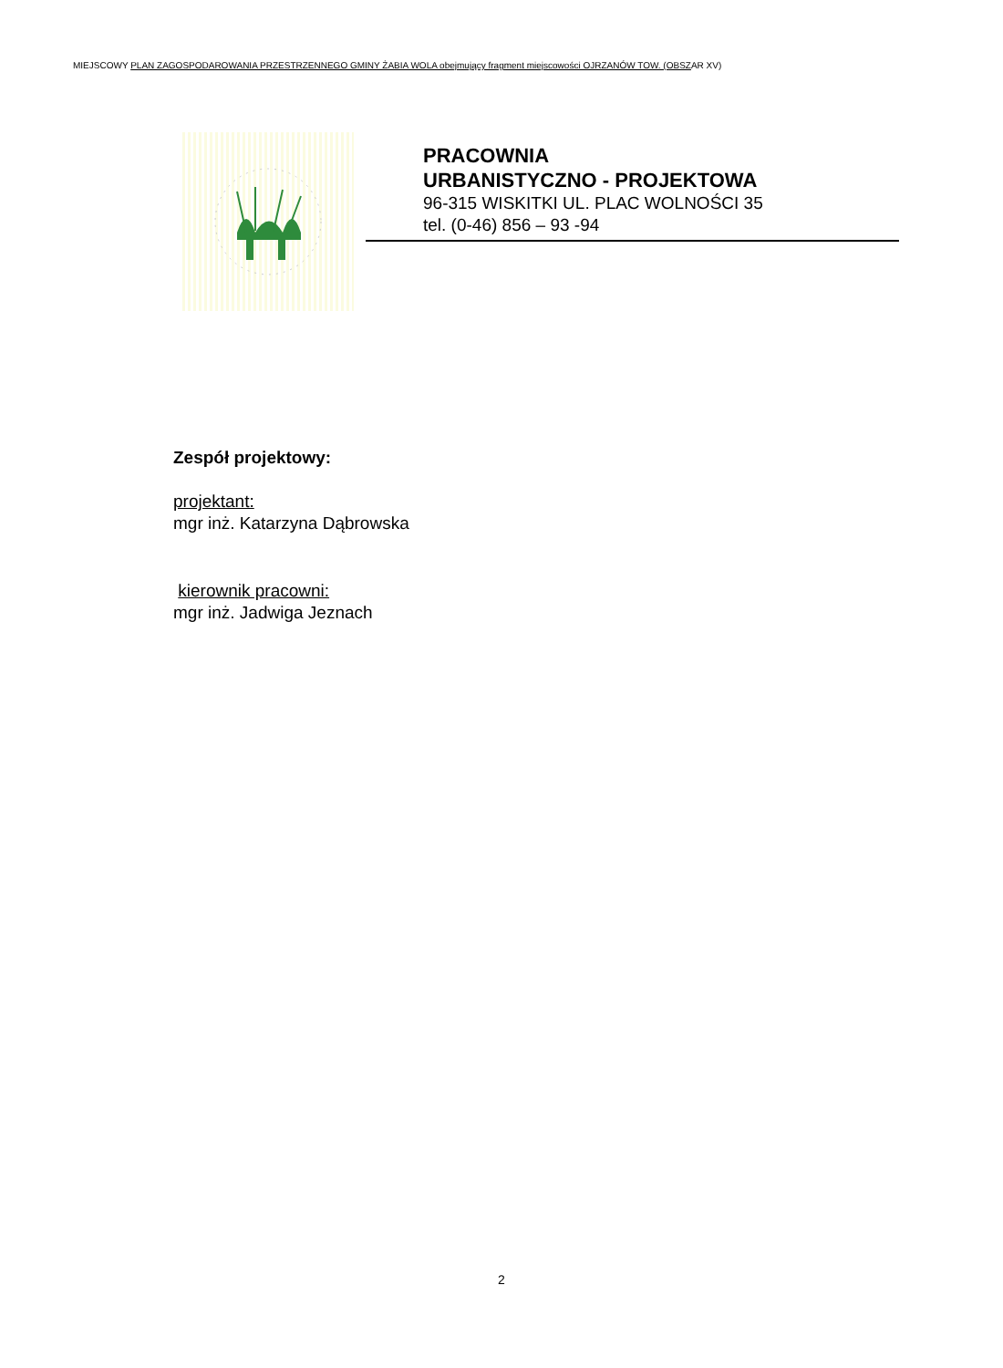MIEJSCOWY PLAN ZAGOSPODAROWANIA PRZESTRZENNEGO GMINY ŻABIA WOLA obejmujący fragment miejscowości OJRZANÓW TOW. (OBSZAR XV)
PRACOWNIA
URBANISTYCZNO - PROJEKTOWA
96-315 WISKITKI UL. PLAC WOLNOŚCI 35
tel. (0-46) 856 – 93 -94
Zespół projektowy:
projektant:
mgr inż. Katarzyna Dąbrowska
kierownik pracowni:
mgr inż. Jadwiga Jeznach
2